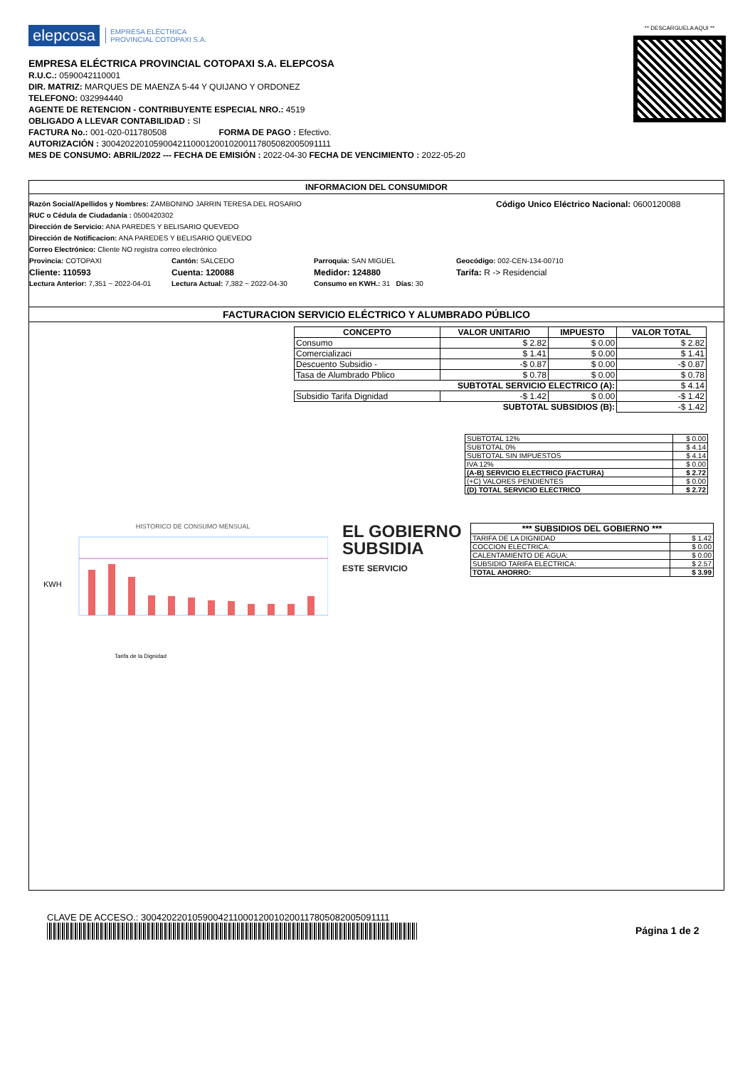elepcosa EMPRESA ELÉCTRICA
PROVINCIAL COTOPAXI S.A.
** DESCARGUELA AQUI **
EMPRESA ELÉCTRICA PROVINCIAL COTOPAXI S.A. ELEPCOSA
R.U.C.: 0590042110001
DIR. MATRIZ: MARQUES DE MAENZA 5-44 Y QUIJANO Y ORDONEZ
TELEFONO: 032994440
AGENTE DE RETENCION - CONTRIBUYENTE ESPECIAL NRO.: 4519
OBLIGADO A LLEVAR CONTABILIDAD : SI
FACTURA No.: 001-020-011780508 FORMA DE PAGO : Efectivo.
AUTORIZACIÓN : 3004202201059004211000120010200117805082005091111
MES DE CONSUMO: ABRIL/2022 --- FECHA DE EMISIÓN : 2022-04-30 FECHA DE VENCIMIENTO : 2022-05-20
INFORMACION DEL CONSUMIDOR
Código Unico Eléctrico Nacional: 0600120088
Razón Social/Apellidos y Nombres: ZAMBONINO JARRIN TERESA DEL ROSARIO
RUC o Cédula de Ciudadanía : 0500420302
Dirección de Servicio: ANA PAREDES Y BELISARIO QUEVEDO
Dirección de Notificacion: ANA PAREDES Y BELISARIO QUEVEDO
Correo Electrónico: Cliente NO registra correo electrónico
Provincia: COTOPAXI Cantón: SALCEDO Parroquia: SAN MIGUEL Geocódigo: 002-CEN-134-00710
Cliente: 110593 Cuenta: 120088 Medidor: 124880 Tarifa: R -> Residencial
Lectura Anterior: 7,351 ~ 2022-04-01
Lectura Actual: 7,382 ~ 2022-04-30
Consumo en KWH.: 31 Días: 30
FACTURACION SERVICIO ELÉCTRICO Y ALUMBRADO PÚBLICO
| CONCEPTO | VALOR UNITARIO | IMPUESTO | VALOR TOTAL |
| --- | --- | --- | --- |
| Consumo | $ 2.82 | $ 0.00 | $ 2.82 |
| Comercializaci | $ 1.41 | $ 0.00 | $ 1.41 |
| Descuento Subsidio - | -$ 0.87 | $ 0.00 | -$ 0.87 |
| Tasa de Alumbrado Pblico | $ 0.78 | $ 0.00 | $ 0.78 |
| SUBTOTAL SERVICIO ELECTRICO (A): | | | $ 4.14 |
| Subsidio Tarifa Dignidad | -$ 1.42 | $ 0.00 | -$ 1.42 |
| SUBTOTAL SUBSIDIOS (B): | | | -$ 1.42 |
| SUBTOTAL 12% | $ 0.00 |
| SUBTOTAL 0% | $ 4.14 |
| SUBTOTAL SIN IMPUESTOS | $ 4.14 |
| IVA 12% | $ 0.00 |
| (A-B) SERVICIO ELECTRICO (FACTURA) | $ 2.72 |
| (+C) VALORES PENDIENTES | $ 0.00 |
| (D) TOTAL SERVICIO ELECTRICO | $ 2.72 |
HISTORICO DE CONSUMO MENSUAL
KWH
Tarifa de la Dignidad
EL GOBIERNO
SUBSIDIA
ESTE SERVICIO
| *** SUBSIDIOS DEL GOBIERNO *** | |
| --- | --- |
| TARIFA DE LA DIGNIDAD | $ 1.42 |
| COCCION ELECTRICA: | $ 0.00 |
| CALENTAMIENTO DE AGUA: | $ 0.00 |
| SUBSIDIO TARIFA ELECTRICA: | $ 2.57 |
| TOTAL AHORRO: | $ 3.99 |
CLAVE DE ACCESO.: 3004202201059004211000120010200117805082005091111
Página 1 de 2